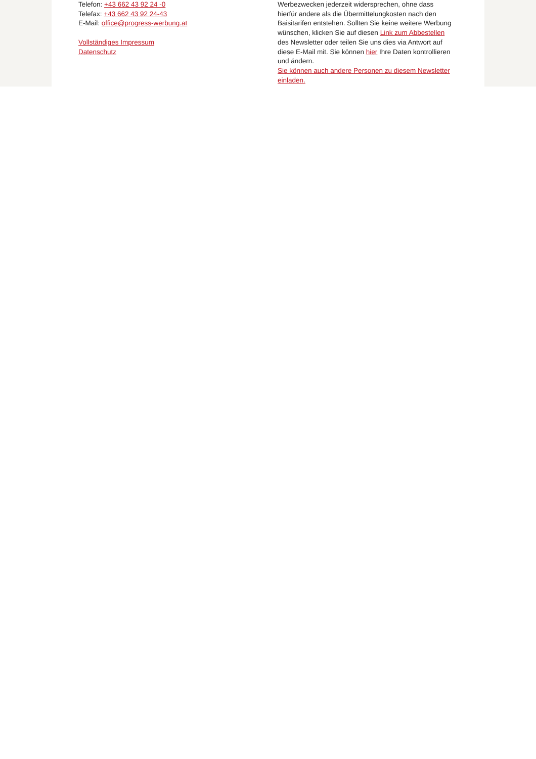Telefon: +43 662 43 92 24 -0
Telefax: +43 662 43 92 24-43
E-Mail: office@progress-werbung.at
Vollständiges Impressum
Datenschutz
Werbezwecken jederzeit widersprechen, ohne dass hierfür andere als die Übermittelungkosten nach den Baisitarifen entstehen. Sollten Sie keine weitere Werbung wünschen, klicken Sie auf diesen Link zum Abbestellen des Newsletter oder teilen Sie uns dies via Antwort auf diese E-Mail mit. Sie können hier Ihre Daten kontrollieren und ändern.
Sie können auch andere Personen zu diesem Newsletter einladen.